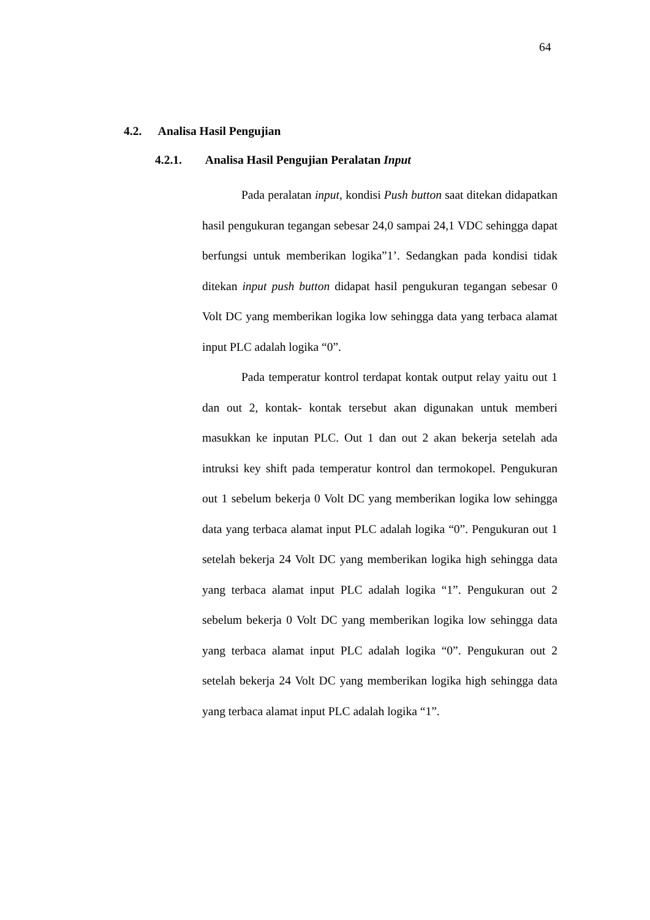64
4.2. Analisa Hasil Pengujian
4.2.1. Analisa Hasil Pengujian Peralatan Input
Pada peralatan input, kondisi Push button saat ditekan didapatkan hasil pengukuran tegangan sebesar 24,0 sampai 24,1 VDC sehingga dapat berfungsi untuk memberikan logika”1’. Sedangkan pada kondisi tidak ditekan input push button didapat hasil pengukuran tegangan sebesar 0 Volt DC yang memberikan logika low sehingga data yang terbaca alamat input PLC adalah logika “0”.
Pada temperatur kontrol terdapat kontak output relay yaitu out 1 dan out 2, kontak- kontak tersebut akan digunakan untuk memberi masukkan ke inputan PLC. Out 1 dan out 2 akan bekerja setelah ada intruksi key shift pada temperatur kontrol dan termokopel. Pengukuran out 1 sebelum bekerja 0 Volt DC yang memberikan logika low sehingga data yang terbaca alamat input PLC adalah logika “0”. Pengukuran out 1 setelah bekerja 24 Volt DC yang memberikan logika high sehingga data yang terbaca alamat input PLC adalah logika “1”. Pengukuran out 2 sebelum bekerja 0 Volt DC yang memberikan logika low sehingga data yang terbaca alamat input PLC adalah logika “0”. Pengukuran out 2 setelah bekerja 24 Volt DC yang memberikan logika high sehingga data yang terbaca alamat input PLC adalah logika “1”.